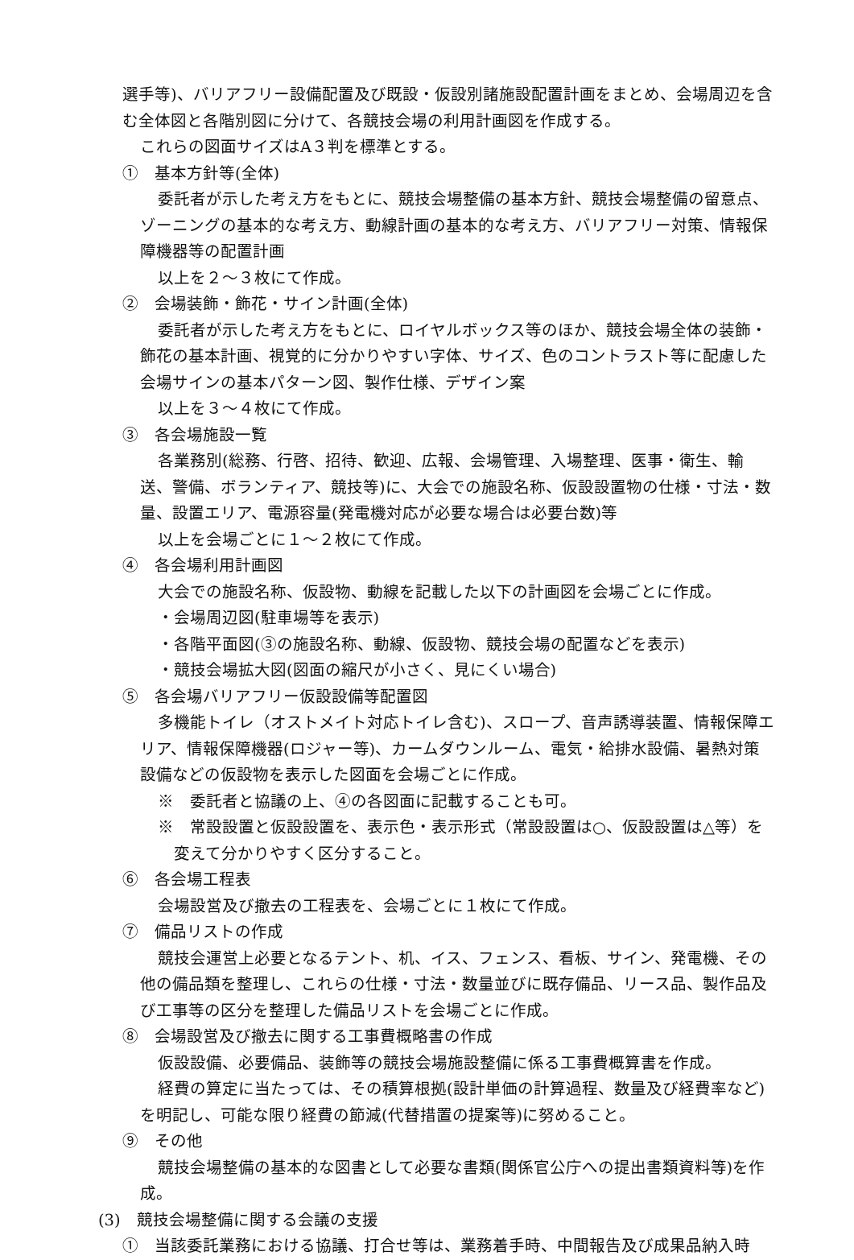選手等)、バリアフリー設備配置及び既設・仮設別諸施設配置計画をまとめ、会場周辺を含む全体図と各階別図に分けて、各競技会場の利用計画図を作成する。
これらの図面サイズはA３判を標準とする。
①　基本方針等(全体)
委託者が示した考え方をもとに、競技会場整備の基本方針、競技会場整備の留意点、ゾーニングの基本的な考え方、動線計画の基本的な考え方、バリアフリー対策、情報保障機器等の配置計画
以上を２～３枚にて作成。
②　会場装飾・飾花・サイン計画(全体)
委託者が示した考え方をもとに、ロイヤルボックス等のほか、競技会場全体の装飾・飾花の基本計画、視覚的に分かりやすい字体、サイズ、色のコントラスト等に配慮した会場サインの基本パターン図、製作仕様、デザイン案
以上を３～４枚にて作成。
③　各会場施設一覧
各業務別(総務、行啓、招待、歓迎、広報、会場管理、入場整理、医事・衛生、輸送、警備、ボランティア、競技等)に、大会での施設名称、仮設設置物の仕様・寸法・数量、設置エリア、電源容量(発電機対応が必要な場合は必要台数)等
以上を会場ごとに１～２枚にて作成。
④　各会場利用計画図
大会での施設名称、仮設物、動線を記載した以下の計画図を会場ごとに作成。
・会場周辺図(駐車場等を表示)
・各階平面図(③の施設名称、動線、仮設物、競技会場の配置などを表示)
・競技会場拡大図(図面の縮尺が小さく、見にくい場合)
⑤　各会場バリアフリー仮設設備等配置図
多機能トイレ（オストメイト対応トイレ含む)、スロープ、音声誘導装置、情報保障エリア、情報保障機器(ロジャー等)、カームダウンルーム、電気・給排水設備、暑熱対策設備などの仮設物を表示した図面を会場ごとに作成。
※　委託者と協議の上、④の各図面に記載することも可。
※　常設設置と仮設設置を、表示色・表示形式（常設設置は○、仮設設置は△等）を変えて分かりやすく区分すること。
⑥　各会場工程表
会場設営及び撤去の工程表を、会場ごとに１枚にて作成。
⑦　備品リストの作成
競技会運営上必要となるテント、机、イス、フェンス、看板、サイン、発電機、その他の備品類を整理し、これらの仕様・寸法・数量並びに既存備品、リース品、製作品及び工事等の区分を整理した備品リストを会場ごとに作成。
⑧　会場設営及び撤去に関する工事費概略書の作成
仮設設備、必要備品、装飾等の競技会場施設整備に係る工事費概算書を作成。
経費の算定に当たっては、その積算根拠(設計単価の計算過程、数量及び経費率など)を明記し、可能な限り経費の節減(代替措置の提案等)に努めること。
⑨　その他
競技会場整備の基本的な図書として必要な書類(関係官公庁への提出書類資料等)を作成。
(3)　競技会場整備に関する会議の支援
①　当該委託業務における協議、打合せ等は、業務着手時、中間報告及び成果品納入時